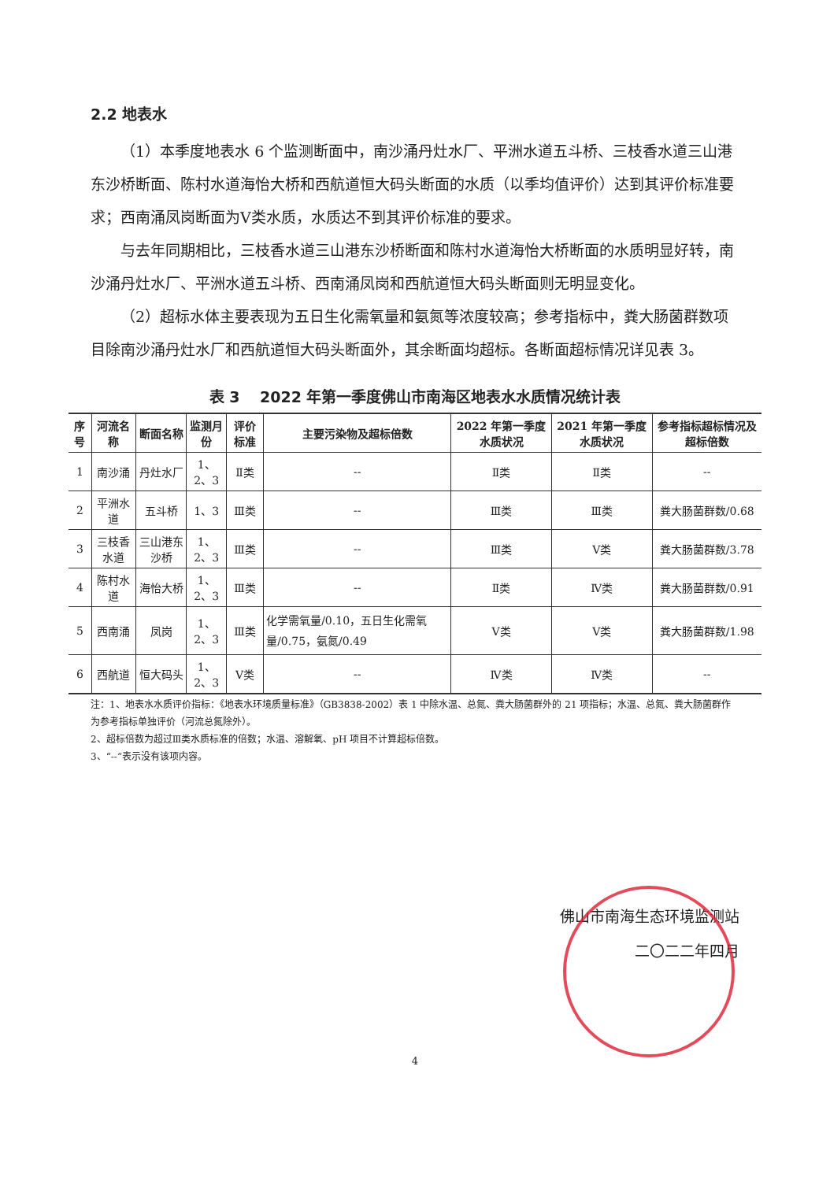2.2 地表水
（1）本季度地表水 6 个监测断面中，南沙涌丹灶水厂、平洲水道五斗桥、三枝香水道三山港东沙桥断面、陈村水道海怡大桥和西航道恒大码头断面的水质（以季均值评价）达到其评价标准要求；西南涌凤岗断面为Ⅴ类水质，水质达不到其评价标准的要求。
与去年同期相比，三枝香水道三山港东沙桥断面和陈村水道海怡大桥断面的水质明显好转，南沙涌丹灶水厂、平洲水道五斗桥、西南涌凤岗和西航道恒大码头断面则无明显变化。
（2）超标水体主要表现为五日生化需氧量和氨氮等浓度较高；参考指标中，粪大肠菌群数项目除南沙涌丹灶水厂和西航道恒大码头断面外，其余断面均超标。各断面超标情况详见表 3。
表 3　 2022 年第一季度佛山市南海区地表水水质情况统计表
| 序号 | 河流名称 | 断面名称 | 监测月份 | 评价标准 | 主要污染物及超标倍数 | 2022 年第一季度水质状况 | 2021 年第一季度水质状况 | 参考指标超标情况及超标倍数 |
| --- | --- | --- | --- | --- | --- | --- | --- | --- |
| 1 | 南沙涌 | 丹灶水厂 | 1、2、3 | Ⅱ类 | -- | Ⅱ类 | Ⅱ类 | -- |
| 2 | 平洲水道 | 五斗桥 | 1、3 | Ⅲ类 | -- | Ⅲ类 | Ⅲ类 | 粪大肠菌群数/0.68 |
| 3 | 三枝香水道 | 三山港东沙桥 | 1、2、3 | Ⅲ类 | -- | Ⅲ类 | Ⅴ类 | 粪大肠菌群数/3.78 |
| 4 | 陈村水道 | 海怡大桥 | 1、2、3 | Ⅲ类 | -- | Ⅱ类 | Ⅳ类 | 粪大肠菌群数/0.91 |
| 5 | 西南涌 | 凤岗 | 1、2、3 | Ⅲ类 | 化学需氧量/0.10，五日生化需氧量/0.75，氨氮/0.49 | Ⅴ类 | Ⅴ类 | 粪大肠菌群数/1.98 |
| 6 | 西航道 | 恒大码头 | 1、2、3 | Ⅴ类 | -- | Ⅳ类 | Ⅳ类 | -- |
注：1、地表水水质评价指标：《地表水环境质量标准》（GB3838-2002）表 1 中除水温、总氮、粪大肠菌群外的 21 项指标；水温、总氮、粪大肠菌群作为参考指标单独评价（河流总氮除外）。
2、超标倍数为超过Ⅲ类水质标准的倍数；水温、溶解氧、pH 项目不计算超标倍数。
3、“--”表示没有该项内容。
佛山市南海生态环境监测站
二〇二二年四月
4